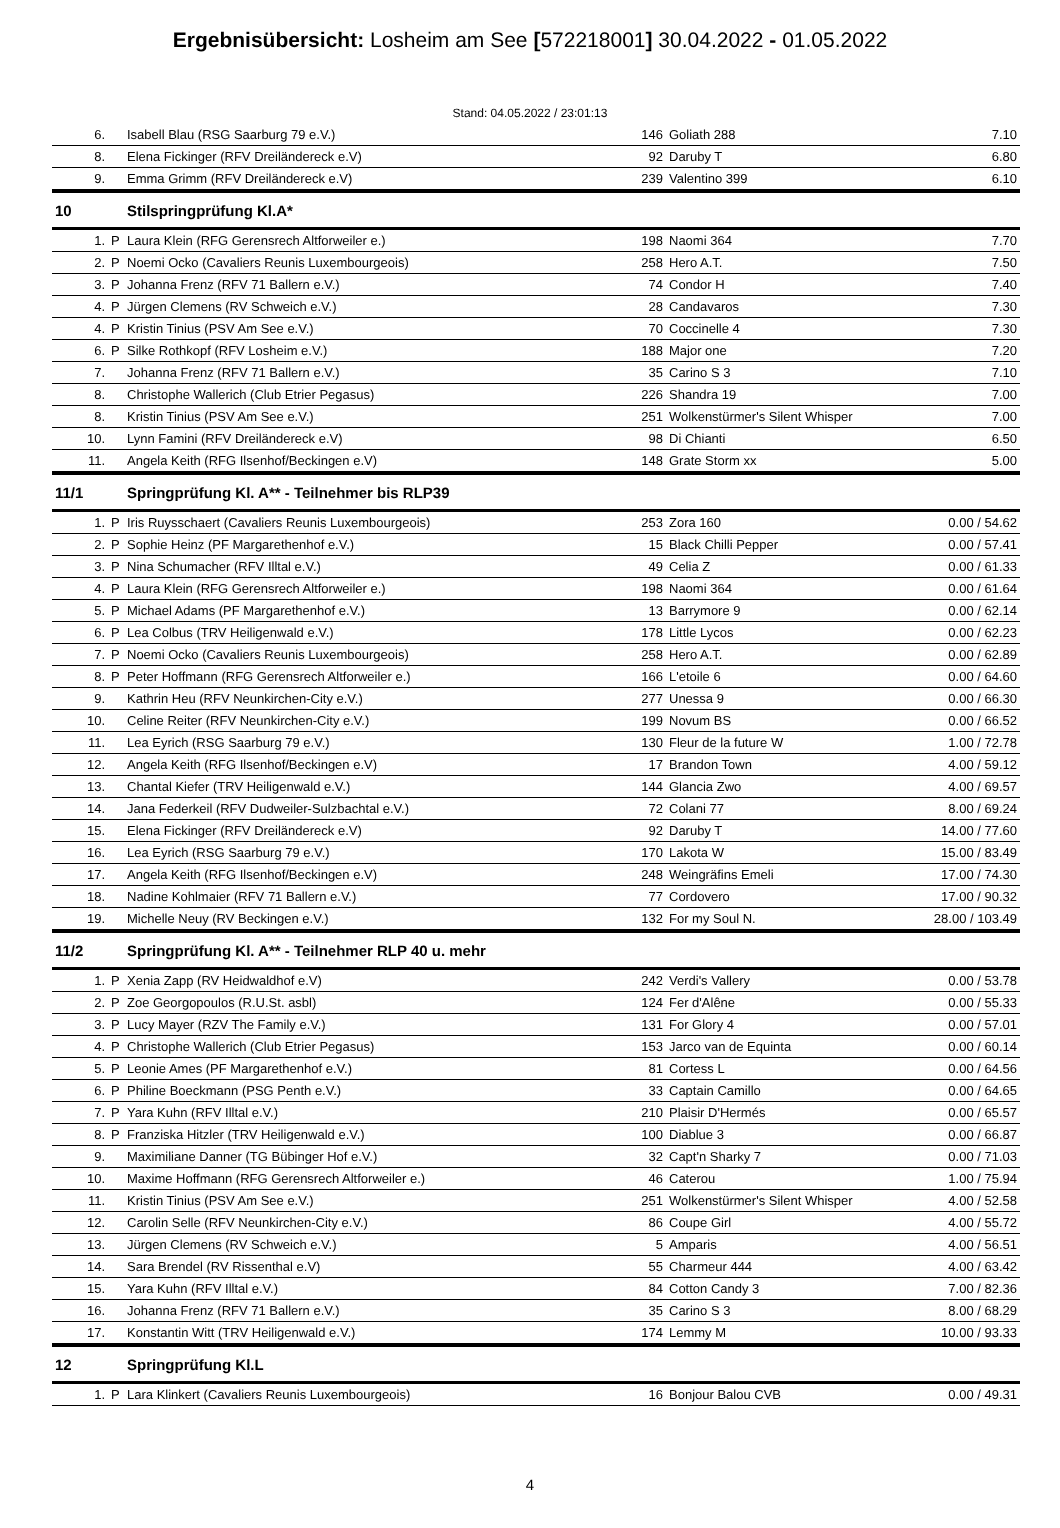Ergebnisübersicht: Losheim am See [572218001] 30.04.2022 - 01.05.2022
Stand: 04.05.2022 / 23:01:13
| 6. | | Isabell Blau (RSG Saarburg 79 e.V.) | 146 | Goliath 288 | 7.10 |
| 8. | | Elena Fickinger (RFV Dreiländereck e.V) | 92 | Daruby T | 6.80 |
| 9. | | Emma Grimm (RFV Dreiländereck e.V) | 239 | Valentino 399 | 6.10 |
| 10 | | Stilspringprüfung Kl.A* | | | |
| 1. | P | Laura Klein (RFG Gerensrech Altforweiler e.) | 198 | Naomi 364 | 7.70 |
| 2. | P | Noemi Ocko (Cavaliers Reunis Luxembourgeois) | 258 | Hero A.T. | 7.50 |
| 3. | P | Johanna Frenz (RFV 71 Ballern e.V.) | 74 | Condor H | 7.40 |
| 4. | P | Jürgen Clemens (RV Schweich e.V.) | 28 | Candavaros | 7.30 |
| 4. | P | Kristin Tinius (PSV Am See e.V.) | 70 | Coccinelle 4 | 7.30 |
| 6. | P | Silke Rothkopf (RFV Losheim e.V.) | 188 | Major one | 7.20 |
| 7. | | Johanna Frenz (RFV 71 Ballern e.V.) | 35 | Carino S 3 | 7.10 |
| 8. | | Christophe Wallerich (Club Etrier Pegasus) | 226 | Shandra 19 | 7.00 |
| 8. | | Kristin Tinius (PSV Am See e.V.) | 251 | Wolkenstürmer's Silent Whisper | 7.00 |
| 10. | | Lynn Famini (RFV Dreiländereck e.V) | 98 | Di Chianti | 6.50 |
| 11. | | Angela Keith (RFG Ilsenhof/Beckingen e.V) | 148 | Grate Storm xx | 5.00 |
| 11/1 | | Springprüfung Kl. A** - Teilnehmer bis RLP39 | | | |
| 1. | P | Iris Ruysschaert (Cavaliers Reunis Luxembourgeois) | 253 | Zora 160 | 0.00 / 54.62 |
| 2. | P | Sophie Heinz (PF Margarethenhof e.V.) | 15 | Black Chilli Pepper | 0.00 / 57.41 |
| 3. | P | Nina Schumacher (RFV Illtal e.V.) | 49 | Celia Z | 0.00 / 61.33 |
| 4. | P | Laura Klein (RFG Gerensrech Altforweiler e.) | 198 | Naomi 364 | 0.00 / 61.64 |
| 5. | P | Michael Adams (PF Margarethenhof e.V.) | 13 | Barrymore 9 | 0.00 / 62.14 |
| 6. | P | Lea Colbus (TRV Heiligenwald e.V.) | 178 | Little Lycos | 0.00 / 62.23 |
| 7. | P | Noemi Ocko (Cavaliers Reunis Luxembourgeois) | 258 | Hero A.T. | 0.00 / 62.89 |
| 8. | P | Peter Hoffmann (RFG Gerensrech Altforweiler e.) | 166 | L'etoile 6 | 0.00 / 64.60 |
| 9. | | Kathrin Heu (RFV Neunkirchen-City e.V.) | 277 | Unessa 9 | 0.00 / 66.30 |
| 10. | | Celine Reiter (RFV Neunkirchen-City e.V.) | 199 | Novum BS | 0.00 / 66.52 |
| 11. | | Lea Eyrich (RSG Saarburg 79 e.V.) | 130 | Fleur de la future W | 1.00 / 72.78 |
| 12. | | Angela Keith (RFG Ilsenhof/Beckingen e.V) | 17 | Brandon Town | 4.00 / 59.12 |
| 13. | | Chantal Kiefer (TRV Heiligenwald e.V.) | 144 | Glancia Zwo | 4.00 / 69.57 |
| 14. | | Jana Federkeil (RFV Dudweiler-Sulzbachtal e.V.) | 72 | Colani 77 | 8.00 / 69.24 |
| 15. | | Elena Fickinger (RFV Dreiländereck e.V) | 92 | Daruby T | 14.00 / 77.60 |
| 16. | | Lea Eyrich (RSG Saarburg 79 e.V.) | 170 | Lakota W | 15.00 / 83.49 |
| 17. | | Angela Keith (RFG Ilsenhof/Beckingen e.V) | 248 | Weingräfins Emeli | 17.00 / 74.30 |
| 18. | | Nadine Kohlmaier (RFV 71 Ballern e.V.) | 77 | Cordovero | 17.00 / 90.32 |
| 19. | | Michelle Neuy (RV Beckingen e.V.) | 132 | For my Soul N. | 28.00 / 103.49 |
| 11/2 | | Springprüfung Kl. A** - Teilnehmer RLP 40 u. mehr | | | |
| 1. | P | Xenia Zapp (RV Heidwaldhof e.V) | 242 | Verdi's Vallery | 0.00 / 53.78 |
| 2. | P | Zoe Georgopoulos (R.U.St. asbl) | 124 | Fer d'Alêne | 0.00 / 55.33 |
| 3. | P | Lucy Mayer (RZV The Family e.V.) | 131 | For Glory 4 | 0.00 / 57.01 |
| 4. | P | Christophe Wallerich (Club Etrier Pegasus) | 153 | Jarco van de Equinta | 0.00 / 60.14 |
| 5. | P | Leonie Ames (PF Margarethenhof e.V.) | 81 | Cortess L | 0.00 / 64.56 |
| 6. | P | Philine Boeckmann (PSG Penth e.V.) | 33 | Captain Camillo | 0.00 / 64.65 |
| 7. | P | Yara Kuhn (RFV Illtal e.V.) | 210 | Plaisir D'Hermés | 0.00 / 65.57 |
| 8. | P | Franziska Hitzler (TRV Heiligenwald e.V.) | 100 | Diablue 3 | 0.00 / 66.87 |
| 9. | | Maximiliane Danner (TG Bübinger Hof e.V.) | 32 | Capt'n Sharky 7 | 0.00 / 71.03 |
| 10. | | Maxime Hoffmann (RFG Gerensrech Altforweiler e.) | 46 | Caterou | 1.00 / 75.94 |
| 11. | | Kristin Tinius (PSV Am See e.V.) | 251 | Wolkenstürmer's Silent Whisper | 4.00 / 52.58 |
| 12. | | Carolin Selle (RFV Neunkirchen-City e.V.) | 86 | Coupe Girl | 4.00 / 55.72 |
| 13. | | Jürgen Clemens (RV Schweich e.V.) | 5 | Amparis | 4.00 / 56.51 |
| 14. | | Sara Brendel (RV Rissenthal e.V) | 55 | Charmeur 444 | 4.00 / 63.42 |
| 15. | | Yara Kuhn (RFV Illtal e.V.) | 84 | Cotton Candy 3 | 7.00 / 82.36 |
| 16. | | Johanna Frenz (RFV 71 Ballern e.V.) | 35 | Carino S 3 | 8.00 / 68.29 |
| 17. | | Konstantin Witt (TRV Heiligenwald e.V.) | 174 | Lemmy M | 10.00 / 93.33 |
| 12 | | Springprüfung Kl.L | | | |
| 1. | P | Lara Klinkert (Cavaliers Reunis Luxembourgeois) | 16 | Bonjour Balou CVB | 0.00 / 49.31 |
4